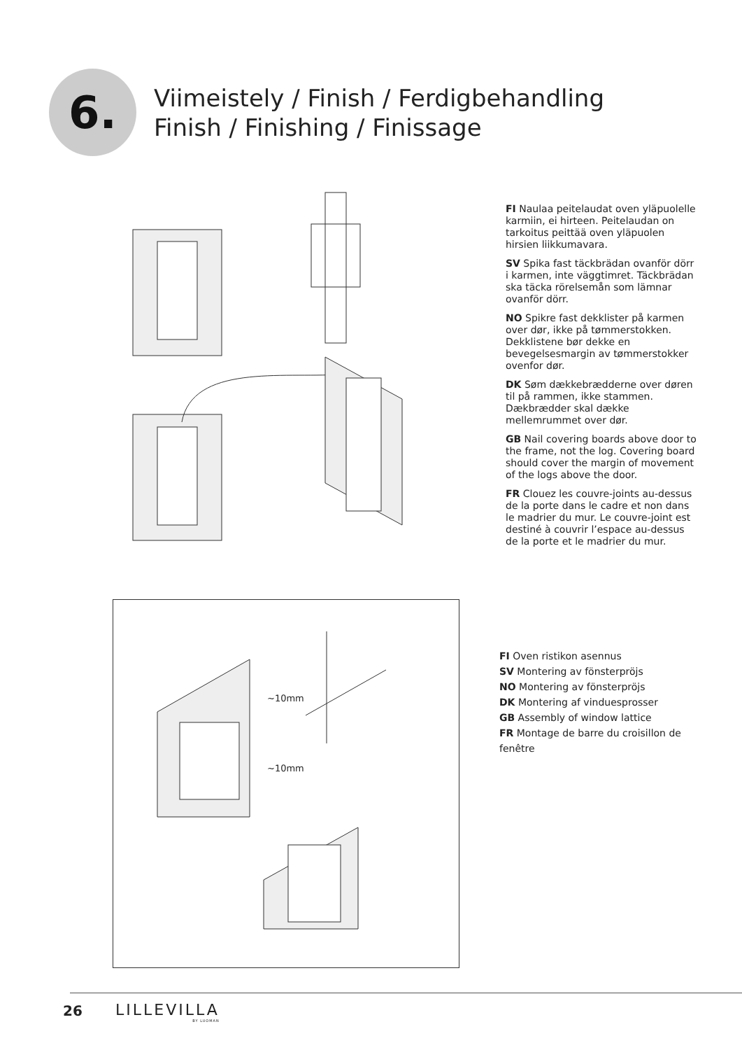6.
Viimeistely / Finish / Ferdigbehandling
Finish / Finishing / Finissage
FI Naulaa peitelaudat oven yläpuolelle karmiin, ei hirteen. Peitelaudan on tarkoitus peittää oven yläpuolen hirsien liikkumavara.
SV Spika fast täckbrädan ovanför dörr i karmen, inte väggtimret. Täckbrädan ska täcka rörelsemån som lämnar ovanför dörr.
NO Spikre fast dekklister på karmen over dør, ikke på tømmerstokken. Dekklistene bør dekke en bevegelsesmargin av tømmerstokker ovenfor dør.
DK Søm dækkebrædderne over døren til på rammen, ikke stammen. Dækbrædder skal dække mellemrummet over dør.
GB Nail covering boards above door to the frame, not the log. Covering board should cover the margin of movement of the logs above the door.
FR Clouez les couvre-joints au-dessus de la porte dans le cadre et non dans le madrier du mur. Le couvre-joint est destiné à couvrir l’espace au-dessus de la porte et le madrier du mur.
~10mm
~10mm
FI Oven ristikon asennus
SV Montering av fönsterpröjs
NO Montering av fönsterpröjs
DK Montering af vinduesprosser
GB Assembly of window lattice
FR Montage de barre du croisillon de fenêtre
26 LILLEVILLA
BY LUOMAN